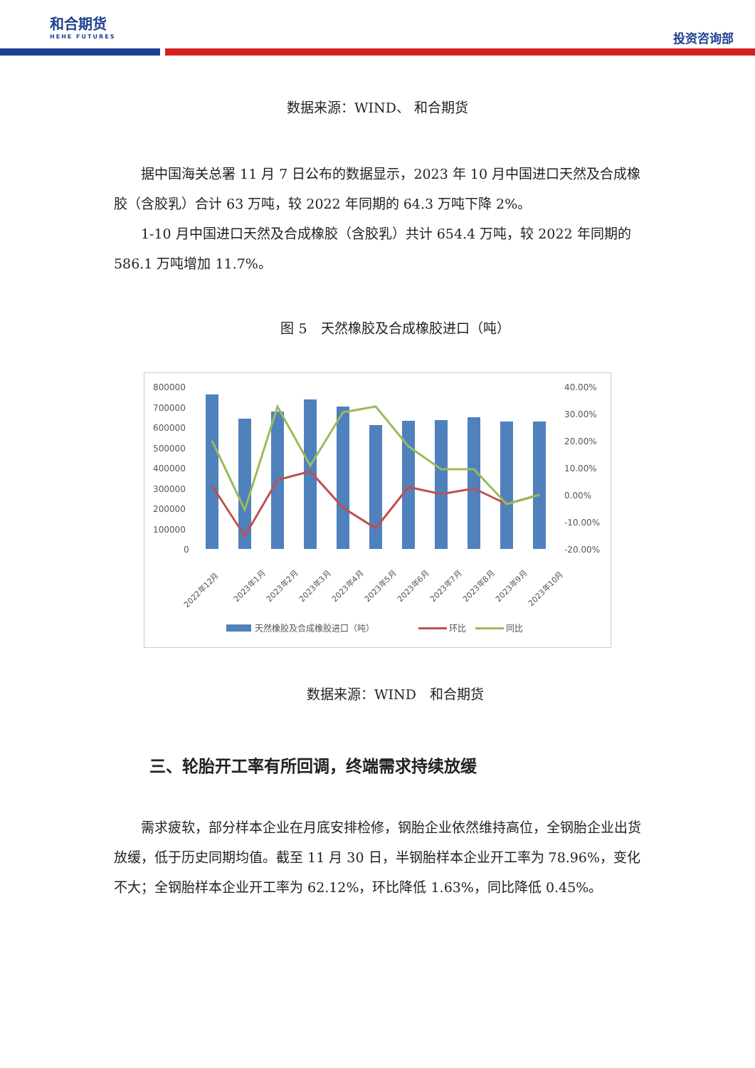和合期货
HEHE FUTURES
投资咨询部
数据来源：WIND、 和合期货
据中国海关总署 11 月 7 日公布的数据显示，2023 年 10 月中国进口天然及合成橡胶（含胶乳）合计 63 万吨，较 2022 年同期的 64.3 万吨下降 2%。
1-10 月中国进口天然及合成橡胶（含胶乳）共计 654.4 万吨，较 2022 年同期的 586.1 万吨增加 11.7%。
图 5　天然橡胶及合成橡胶进口（吨）
800000
700000
600000
500000
400000
300000
200000
100000
0
40.00%
30.00%
20.00%
10.00%
0.00%
-10.00%
-20.00%
2022年12月
2023年1月
2023年2月
2023年3月
2023年4月
2023年5月
2023年6月
2023年7月
2023年8月
2023年9月
2023年10月
天然橡胶及合成橡胶进口（吨）
环比
同比
数据来源：WIND　和合期货
三、轮胎开工率有所回调，终端需求持续放缓
需求疲软，部分样本企业在月底安排检修，钢胎企业依然维持高位，全钢胎企业出货放缓，低于历史同期均值。截至 11 月 30 日，半钢胎样本企业开工率为 78.96%，变化不大；全钢胎样本企业开工率为 62.12%，环比降低 1.63%，同比降低 0.45%。